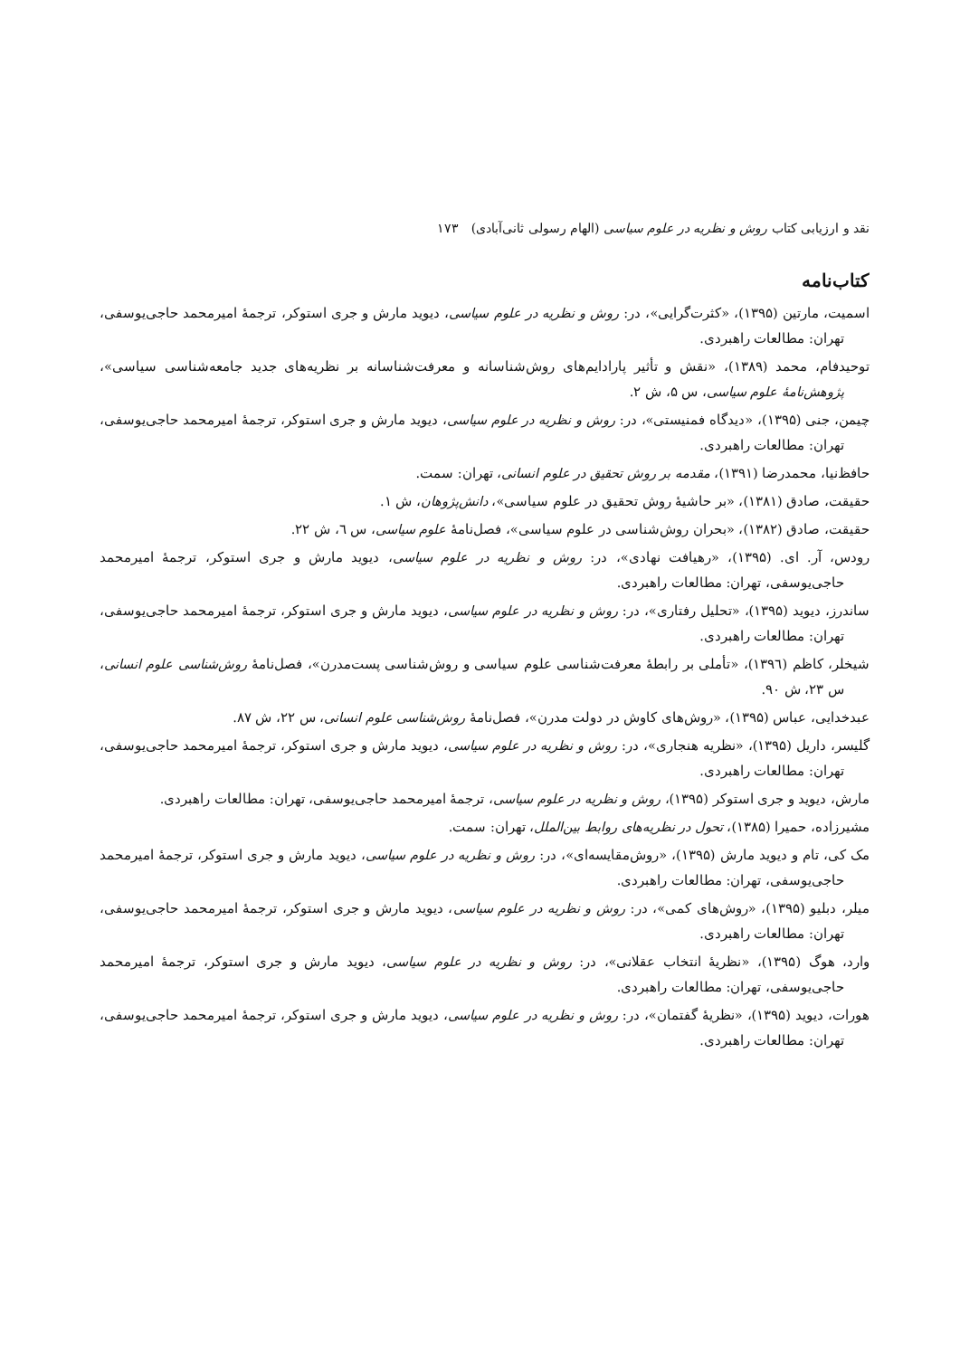نقد و ارزیابی کتاب روش و نظریه در علوم سیاسی (الهام رسولی ثانی‌آبادی) ۱۷۳
کتاب‌نامه
اسمیت، مارتین (۱۳۹۵)، «کثرت‌گرایی»، در: روش و نظریه در علوم سیاسی، دیوید مارش و جری استوکر، ترجمهٔ امیرمحمد حاجی‌یوسفی، تهران: مطالعات راهبردی.
توحیدفام، محمد (۱۳۸۹)، «نقش و تأثیر پارادایم‌های روش‌شناسانه و معرفت‌شناسانه بر نظریه‌های جدید جامعه‌شناسی سیاسی»، پژوهش‌نامهٔ علوم سیاسی، س ۵، ش ۲.
چیمن، جنی (۱۳۹۵)، «دیدگاه فمنیستی»، در: روش و نظریه در علوم سیاسی، دیوید مارش و جری استوکر، ترجمهٔ امیرمحمد حاجی‌یوسفی، تهران: مطالعات راهبردی.
حافظ‌نیا، محمدرضا (۱۳۹۱)، مقدمه بر روش تحقیق در علوم انسانی، تهران: سمت.
حقیقت، صادق (۱۳۸۱)، «بر حاشیهٔ روش تحقیق در علوم سیاسی»، دانش‌پژوهان، ش ۱.
حقیقت، صادق (۱۳۸۲)، «بحران روش‌شناسی در علوم سیاسی»، فصل‌نامهٔ علوم سیاسی، س ٦، ش ۲۲.
رودس، آر. ای. (۱۳۹۵)، «رهیافت نهادی»، در: روش و نظریه در علوم سیاسی، دیوید مارش و جری استوکر، ترجمهٔ امیرمحمد حاجی‌یوسفی، تهران: مطالعات راهبردی.
ساندرز، دیوید (۱۳۹۵)، «تحلیل رفتاری»، در: روش و نظریه در علوم سیاسی، دیوید مارش و جری استوکر، ترجمهٔ امیرمحمد حاجی‌یوسفی، تهران: مطالعات راهبردی.
شیخلر، کاظم (۱۳۹٦)، «تأملی بر رابطهٔ معرفت‌شناسی علوم سیاسی و روش‌شناسی پست‌مدرن»، فصل‌نامهٔ روش‌شناسی علوم انسانی، س ۲۳، ش ۹۰.
عبدخدایی، عباس (۱۳۹۵)، «روش‌های کاوش در دولت مدرن»، فصل‌نامهٔ روش‌شناسی علوم انسانی، س ۲۲، ش ۸۷.
گلیسر، داریل (۱۳۹۵)، «نظریه هنجاری»، در: روش و نظریه در علوم سیاسی، دیوید مارش و جری استوکر، ترجمهٔ امیرمحمد حاجی‌یوسفی، تهران: مطالعات راهبردی.
مارش، دیوید و جری استوکر (۱۳۹۵)، روش و نظریه در علوم سیاسی، ترجمهٔ امیرمحمد حاجی‌یوسفی، تهران: مطالعات راهبردی.
مشیرزاده، حمیرا (۱۳۸۵)، تحول در نظریه‌های روابط بین‌الملل، تهران: سمت.
مک کی، تام و دیوید مارش (۱۳۹۵)، «روش‌مقایسه‌ای»، در: روش و نظریه در علوم سیاسی، دیوید مارش و جری استوکر، ترجمهٔ امیرمحمد حاجی‌یوسفی، تهران: مطالعات راهبردی.
میلر، دبلیو (۱۳۹۵)، «روش‌های کمی»، در: روش و نظریه در علوم سیاسی، دیوید مارش و جری استوکر، ترجمهٔ امیرمحمد حاجی‌یوسفی، تهران: مطالعات راهبردی.
وارد، هوگ (۱۳۹۵)، «نظریهٔ انتخاب عقلانی»، در: روش و نظریه در علوم سیاسی، دیوید مارش و جری استوکر، ترجمهٔ امیرمحمد حاجی‌یوسفی، تهران: مطالعات راهبردی.
هورات، دیوید (۱۳۹۵)، «نظریهٔ گفتمان»، در: روش و نظریه در علوم سیاسی، دیوید مارش و جری استوکر، ترجمهٔ امیرمحمد حاجی‌یوسفی، تهران: مطالعات راهبردی.